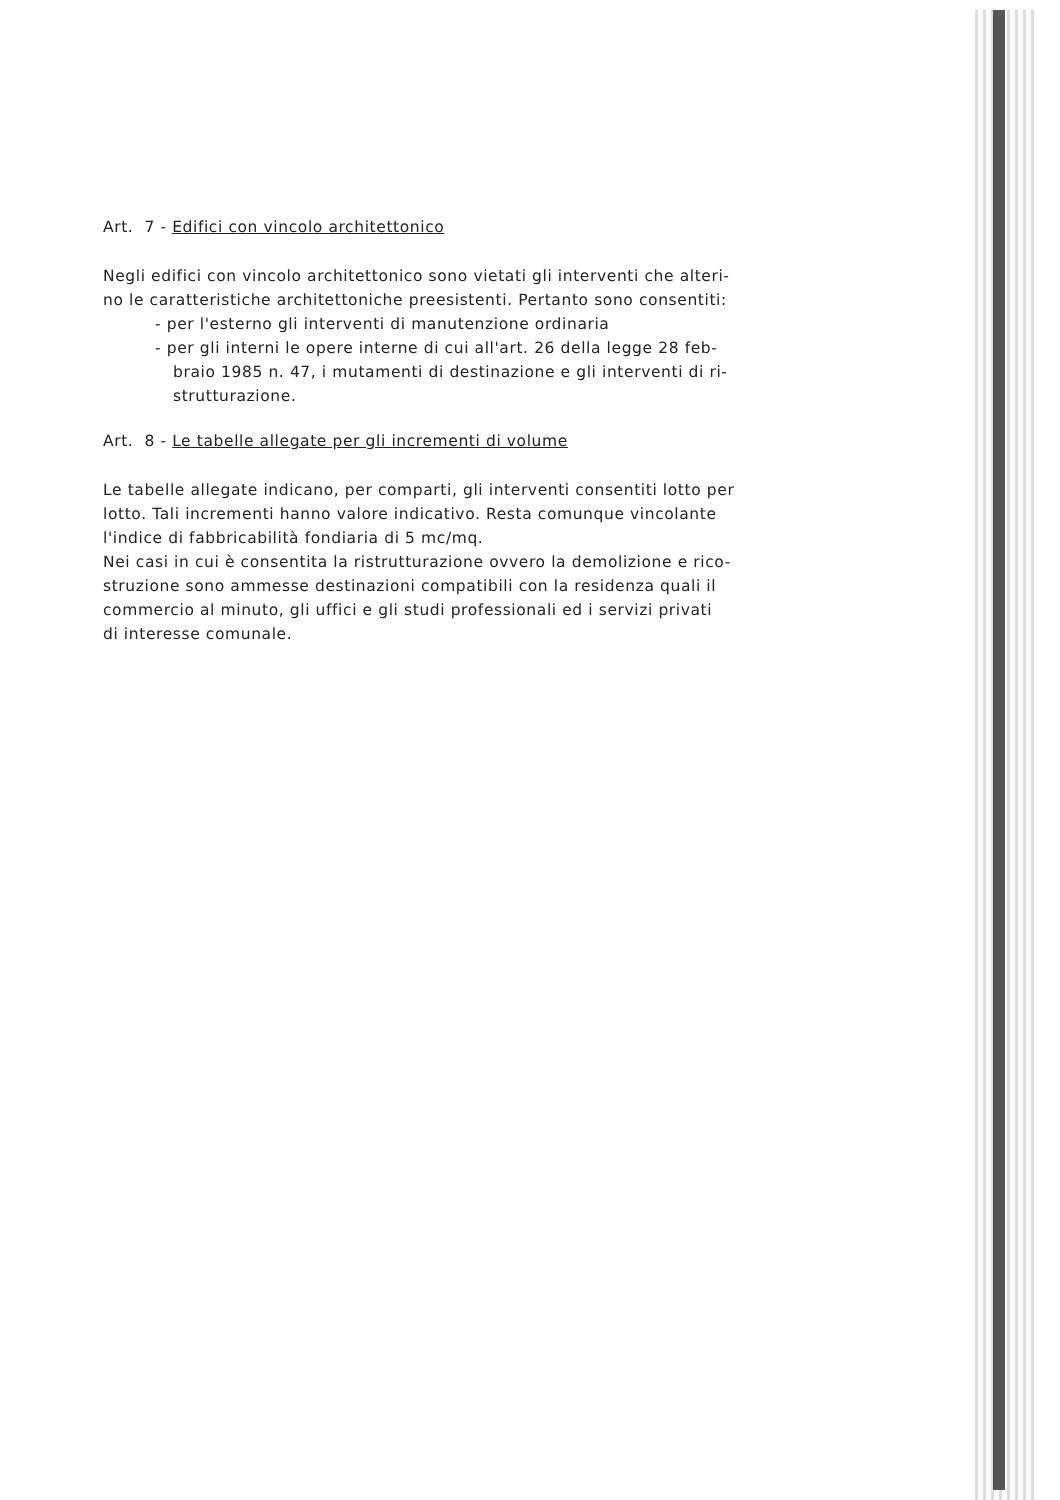Art. 7 - Edifici con vincolo architettonico
Negli edifici con vincolo architettonico sono vietati gli interventi che alteri-
no le caratteristiche architettoniche preesistenti. Pertanto sono consentiti:
- per l'esterno gli interventi di manutenzione ordinaria
- per gli interni le opere interne di cui all'art. 26 della legge 28 feb-
braio 1985 n. 47, i mutamenti di destinazione e gli interventi di ri-
strutturazione.
Art. 8 - Le tabelle allegate per gli incrementi di volume
Le tabelle allegate indicano, per comparti, gli interventi consentiti lotto per
lotto. Tali incrementi hanno valore indicativo. Resta comunque vincolante
l'indice di fabbricabilità fondiaria di 5 mc/mq.
Nei casi in cui è consentita la ristrutturazione ovvero la demolizione e rico-
struzione sono ammesse destinazioni compatibili con la residenza quali il
commercio al minuto, gli uffici e gli studi professionali ed i servizi privati
di interesse comunale.